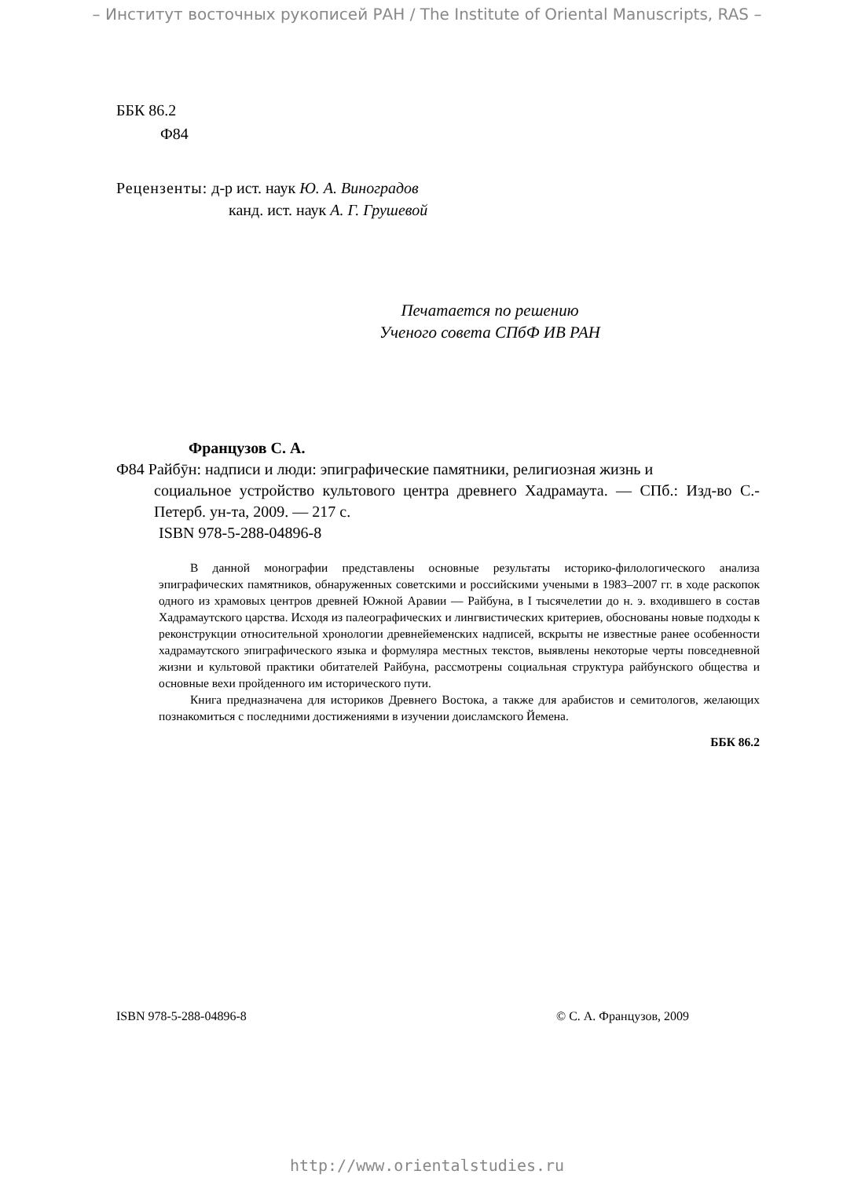– Институт восточных рукописей РАН / The Institute of Oriental Manuscripts, RAS –
ББК 86.2
Ф84
Рецензенты: д-р ист. наук Ю. А. Виноградов
канд. ист. наук А. Г. Грушевой
Печатается по решению
Ученого совета СПбФ ИВ РАН
Французов С. А.
Ф84 Райбӯн: надписи и люди: эпиграфические памятники, религиозная жизнь и
социальное устройство культового центра древнего Хадрамаута. — СПб.: Изд-во С.-Петерб. ун-та, 2009. — 217 с.
ISBN 978-5-288-04896-8
В данной монографии представлены основные результаты историко-филологического анализа эпиграфических памятников, обнаруженных советскими и российскими учеными в 1983–2007 гг. в ходе раскопок одного из храмовых центров древней Южной Аравии — Райбуна, в I тысячелетии до н. э. входившего в состав Хадрамаутского царства. Исходя из палеографических и лингвистических критериев, обоснованы новые подходы к реконструкции относительной хронологии древнейеменских надписей, вскрыты не известные ранее особенности хадрамаутского эпиграфического языка и формуляра местных текстов, выявлены некоторые черты повседневной жизни и культовой практики обитателей Райбуна, рассмотрены социальная структура райбунского общества и основные вехи пройденного им исторического пути.
Книга предназначена для историков Древнего Востока, а также для арабистов и семитологов, желающих познакомиться с последними достижениями в изучении доисламского Йемена.
ББК 86.2
ISBN 978-5-288-04896-8 © С. А. Французов, 2009
http://www.orientalstudies.ru